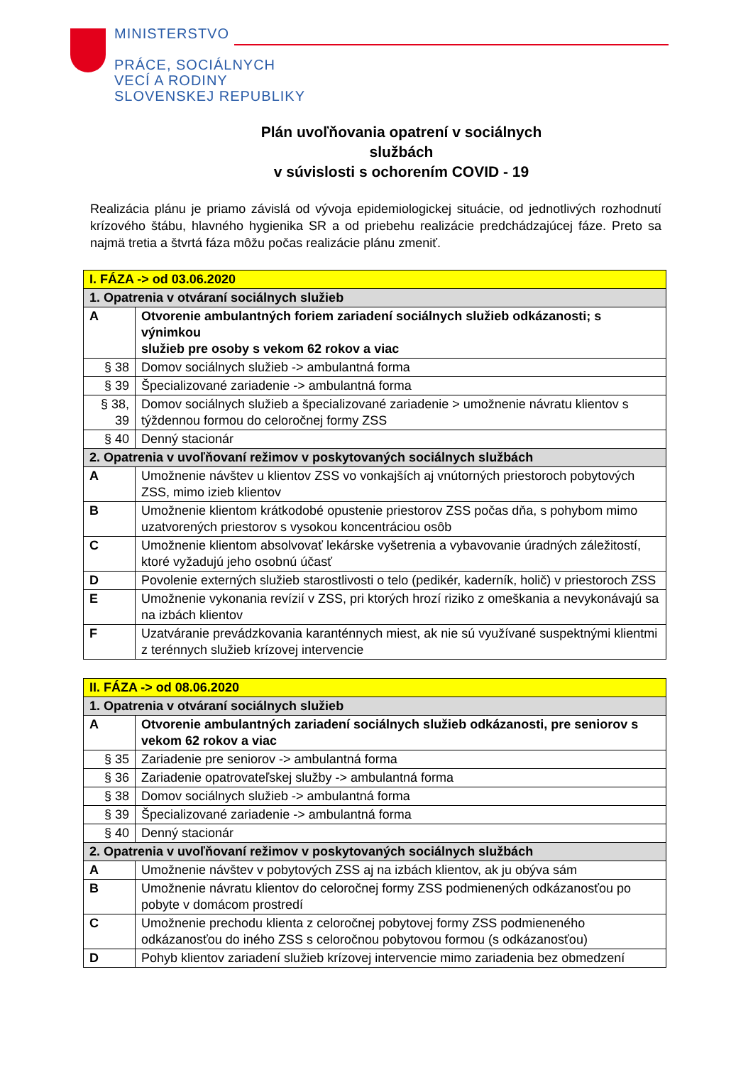MINISTERSTVO
PRÁCE, SOCIÁLNYCH
VECÍ A RODINY
SLOVENSKEJ REPUBLIKY
Plán uvoľňovania opatrení v sociálnych
službách
v súvislosti s ochorením COVID - 19
Realizácia plánu je priamo závislá od vývoja epidemiologickej situácie, od jednotlivých rozhodnutí krízového štábu, hlavného hygienika SR a od priebehu realizácie predchádzajúcej fáze. Preto sa najmä tretia a štvrtá fáza môžu počas realizácie plánu zmeniť.
| I. FÁZA -> od 03.06.2020 | |
| 1. Opatrenia v otváraní sociálnych služieb | |
| A | Otvorenie ambulantných foriem zariadení sociálnych služieb odkázanosti; s výnimkou služieb pre osoby s vekom 62 rokov a viac |
| § 38 | Domov sociálnych služieb -> ambulantná forma |
| § 39 | Špecializované zariadenie -> ambulantná forma |
| § 38, 39 | Domov sociálnych služieb a špecializované zariadenie > umožnenie návratu klientov s týždennou formou do celoročnej formy ZSS |
| § 40 | Denný stacionár |
| 2. Opatrenia v uvoľňovaní režimov v poskytovaných sociálnych službách | |
| A | Umožnenie návštev u klientov ZSS vo vonkajších aj vnútorných priestoroch pobytových ZSS, mimo izieb klientov |
| B | Umožnenie klientom krátkodobé opustenie priestorov ZSS počas dňa, s pohybom mimo uzatvorených priestorov s vysokou koncentráciou osôb |
| C | Umožnenie klientom absolvovať lekárske vyšetrenia a vybavovanie úradných záležitostí, ktoré vyžadujú jeho osobnú účasť |
| D | Povolenie externých služieb starostlivosti o telo (pedikér, kaderník, holič) v priestoroch ZSS |
| E | Umožnenie vykonania revízií v ZSS, pri ktorých hrozí riziko z omeškania a nevykonávajú sa na izbách klientov |
| F | Uzatváranie prevádzkovania karanténnych miest, ak nie sú využívané suspektnými klientmi z terénnych služieb krízovej intervencie |
| II. FÁZA -> od 08.06.2020 | |
| 1. Opatrenia v otváraní sociálnych služieb | |
| A | Otvorenie ambulantných zariadení sociálnych služieb odkázanosti, pre seniorov s vekom 62 rokov a viac |
| § 35 | Zariadenie pre seniorov -> ambulantná forma |
| § 36 | Zariadenie opatrovateľskej služby -> ambulantná forma |
| § 38 | Domov sociálnych služieb -> ambulantná forma |
| § 39 | Špecializované zariadenie -> ambulantná forma |
| § 40 | Denný stacionár |
| 2. Opatrenia v uvoľňovaní režimov v poskytovaných sociálnych službách | |
| A | Umožnenie návštev v pobytových ZSS aj na izbách klientov, ak ju obýva sám |
| B | Umožnenie návratu klientov do celoročnej formy ZSS podmienených odkázanosťou po pobyte v domácom prostredí |
| C | Umožnenie prechodu klienta z celoročnej pobytovej formy ZSS podmieneného odkázanosťou do iného ZSS s celoročnou pobytovou formou (s odkázanosťou) |
| D | Pohyb klientov zariadení služieb krízovej intervencie mimo zariadenia bez obmedzení |